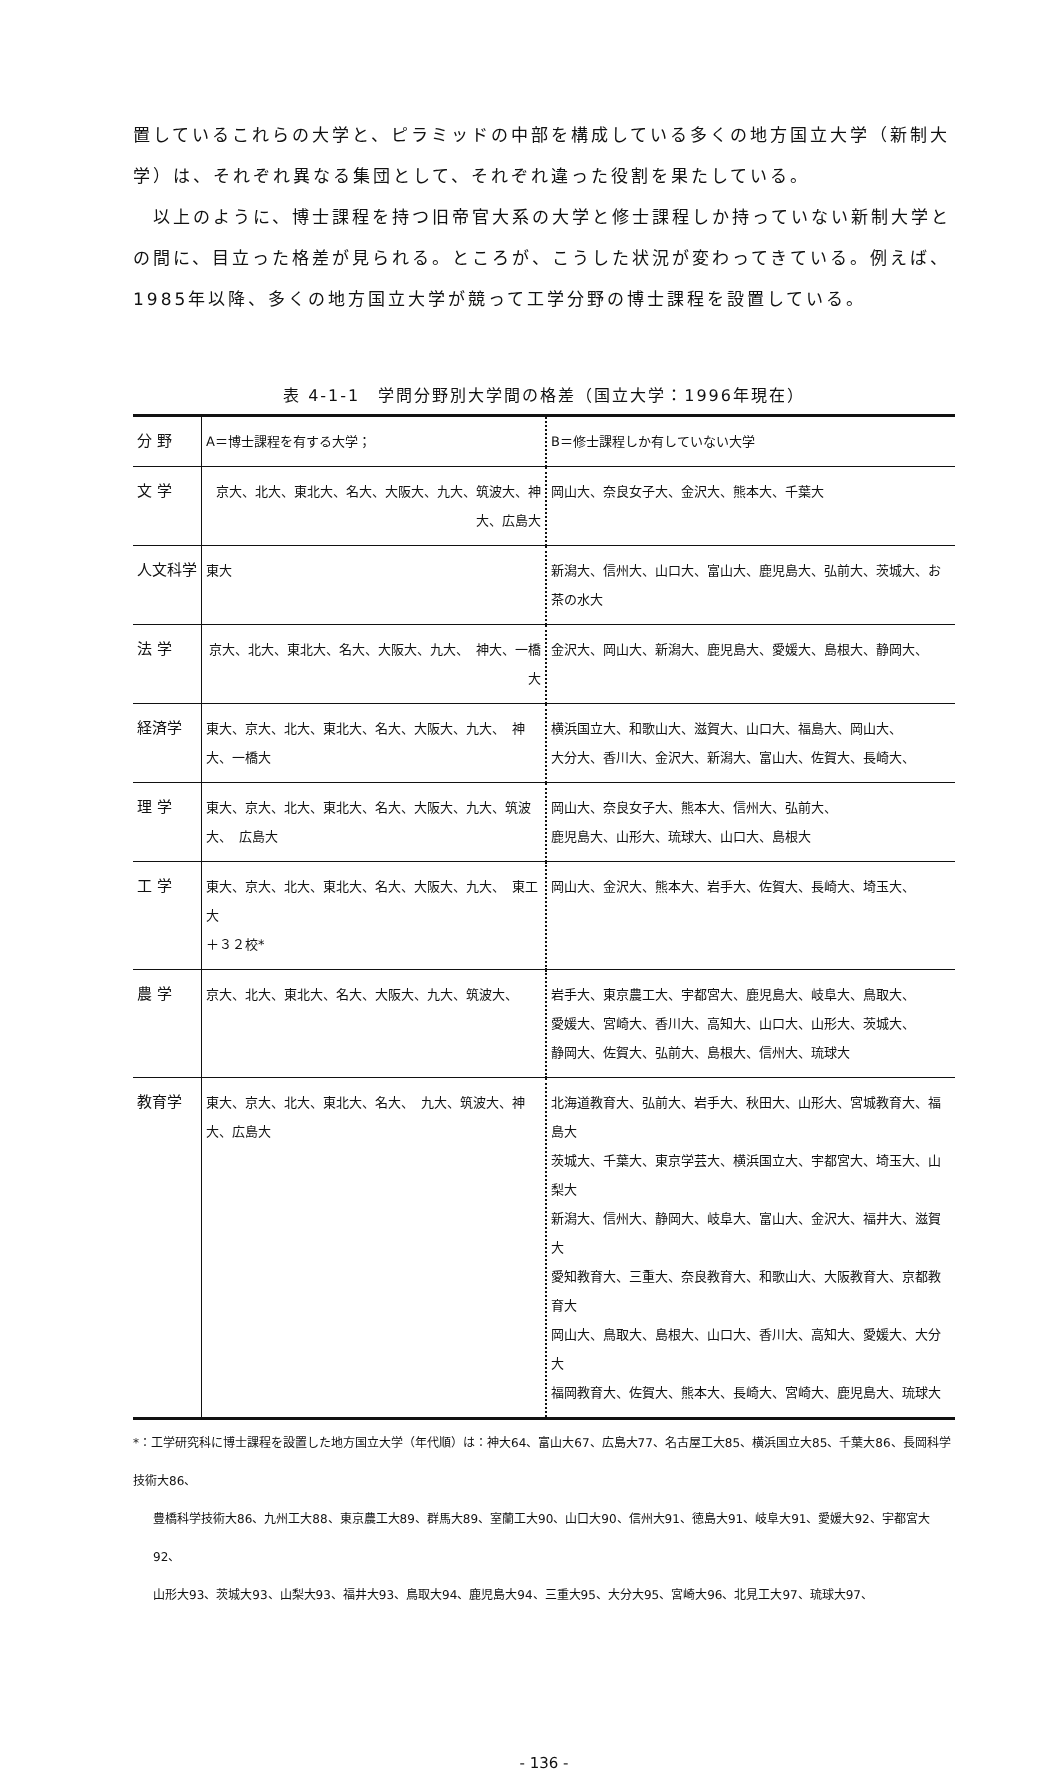置しているこれらの大学と、ピラミッドの中部を構成している多くの地方国立大学（新制大学）は、それぞれ異なる集団として、それぞれ違った役割を果たしている。
　以上のように、博士課程を持つ旧帝官大系の大学と修士課程しか持っていない新制大学との間に、目立った格差が見られる。ところが、こうした状況が変わってきている。例えば、1985年以降、多くの地方国立大学が競って工学分野の博士課程を設置している。
表 4-1-1　学問分野別大学間の格差（国立大学：1996年現在）
| 分 野 | A＝博士課程を有する大学； | B＝修士課程しか有していない大学 |
| 文 学 | 京大、北大、東北大、名大、大阪大、九大、筑波大、神大、広島大 | 岡山大、奈良女子大、金沢大、熊本大、千葉大 |
| 人文科学 | 東大 | 新潟大、信州大、山口大、富山大、鹿児島大、弘前大、茨城大、お茶の水大 |
| 法 学 | 京大、北大、東北大、名大、大阪大、九大、 神大、一橋大 | 金沢大、岡山大、新潟大、鹿児島大、愛媛大、島根大、静岡大、 |
| 経済学 | 東大、京大、北大、東北大、名大、大阪大、九大、 神大、一橋大 | 横浜国立大、和歌山大、滋賀大、山口大、福島大、岡山大、 大分大、香川大、金沢大、新潟大、富山大、佐賀大、長崎大、 |
| 理 学 | 東大、京大、北大、東北大、名大、大阪大、九大、筑波大、 広島大 | 岡山大、奈良女子大、熊本大、信州大、弘前大、 鹿児島大、山形大、琉球大、山口大、島根大 |
| 工 学 | 東大、京大、北大、東北大、名大、大阪大、九大、 東工大 ＋３２校* | 岡山大、金沢大、熊本大、岩手大、佐賀大、長崎大、埼玉大、 |
| 農 学 | 京大、北大、東北大、名大、大阪大、九大、筑波大、 | 岩手大、東京農工大、宇都宮大、鹿児島大、岐阜大、鳥取大、 愛媛大、宮崎大、香川大、高知大、山口大、山形大、茨城大、 静岡大、佐賀大、弘前大、島根大、信州大、琉球大 |
| 教育学 | 東大、京大、北大、東北大、名大、 九大、筑波大、神大、広島大 | 北海道教育大、弘前大、岩手大、秋田大、山形大、宮城教育大、福島大 茨城大、千葉大、東京学芸大、横浜国立大、宇都宮大、埼玉大、山梨大 新潟大、信州大、静岡大、岐阜大、富山大、金沢大、福井大、滋賀大 愛知教育大、三重大、奈良教育大、和歌山大、大阪教育大、京都教育大 岡山大、鳥取大、島根大、山口大、香川大、高知大、愛媛大、大分大 福岡教育大、佐賀大、熊本大、長崎大、宮崎大、鹿児島大、琉球大 |
*：工学研究科に博士課程を設置した地方国立大学（年代順）は：神大64、富山大67、広島大77、名古屋工大85、横浜国立大85、千葉大86、長岡科学技術大86、
豊橋科学技術大86、九州工大88、東京農工大89、群馬大89、室蘭工大90、山口大90、信州大91、徳島大91、岐阜大91、愛媛大92、宇都宮大92、
山形大93、茨城大93、山梨大93、福井大93、鳥取大94、鹿児島大94、三重大95、大分大95、宮崎大96、北見工大97、琉球大97、
- 136 -